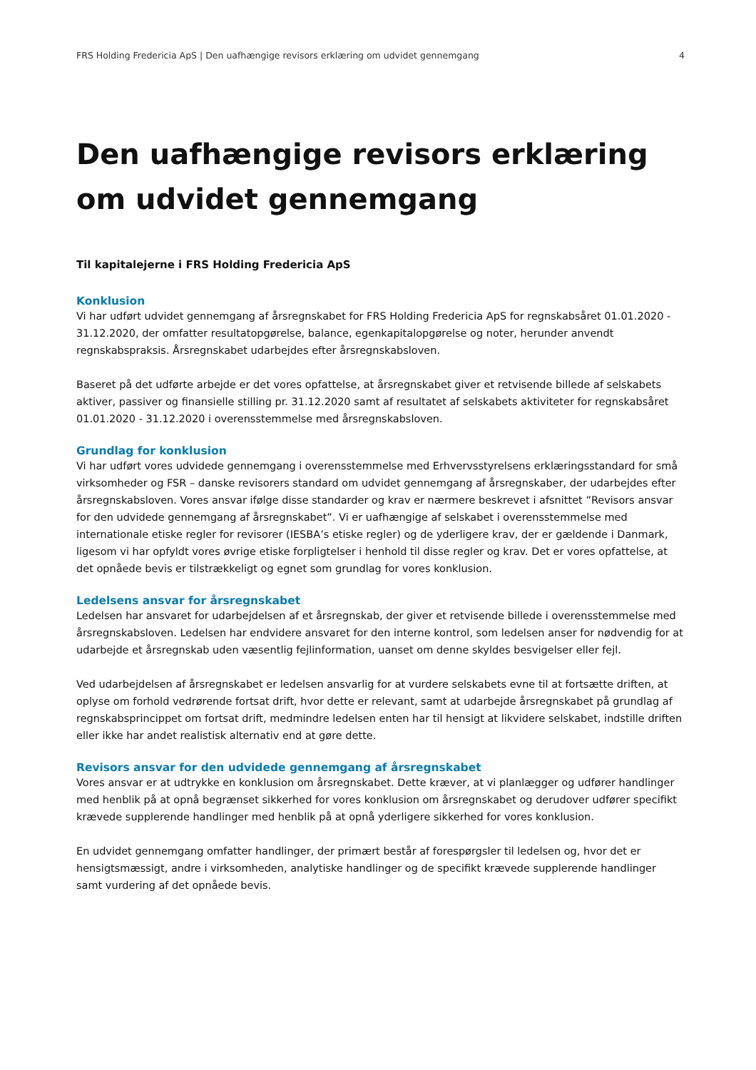FRS Holding Fredericia ApS | Den uafhængige revisors erklæring om udvidet gennemgang 4
Den uafhængige revisors erklæring om udvidet gennemgang
Til kapitalejerne i FRS Holding Fredericia ApS
Konklusion
Vi har udført udvidet gennemgang af årsregnskabet for FRS Holding Fredericia ApS for regnskabsåret 01.01.2020 - 31.12.2020, der omfatter resultatopgørelse, balance, egenkapitalopgørelse og noter, herunder anvendt regnskabspraksis. Årsregnskabet udarbejdes efter årsregnskabsloven.
Baseret på det udførte arbejde er det vores opfattelse, at årsregnskabet giver et retvisende billede af selskabets aktiver, passiver og finansielle stilling pr. 31.12.2020 samt af resultatet af selskabets aktiviteter for regnskabsåret 01.01.2020 - 31.12.2020 i overensstemmelse med årsregnskabsloven.
Grundlag for konklusion
Vi har udført vores udvidede gennemgang i overensstemmelse med Erhvervsstyrelsens erklæringsstandard for små virksomheder og FSR – danske revisorers standard om udvidet gennemgang af årsregnskaber, der udarbejdes efter årsregnskabsloven. Vores ansvar ifølge disse standarder og krav er nærmere beskrevet i afsnittet ”Revisors ansvar for den udvidede gennemgang af årsregnskabet”. Vi er uafhængige af selskabet i overensstemmelse med internationale etiske regler for revisorer (IESBA’s etiske regler) og de yderligere krav, der er gældende i Danmark, ligesom vi har opfyldt vores øvrige etiske forpligtelser i henhold til disse regler og krav. Det er vores opfattelse, at det opnåede bevis er tilstrækkeligt og egnet som grundlag for vores konklusion.
Ledelsens ansvar for årsregnskabet
Ledelsen har ansvaret for udarbejdelsen af et årsregnskab, der giver et retvisende billede i overensstemmelse med årsregnskabsloven. Ledelsen har endvidere ansvaret for den interne kontrol, som ledelsen anser for nødvendig for at udarbejde et årsregnskab uden væsentlig fejlinformation, uanset om denne skyldes besvigelser eller fejl.
Ved udarbejdelsen af årsregnskabet er ledelsen ansvarlig for at vurdere selskabets evne til at fortsætte driften, at oplyse om forhold vedrørende fortsat drift, hvor dette er relevant, samt at udarbejde årsregnskabet på grundlag af regnskabsprincippet om fortsat drift, medmindre ledelsen enten har til hensigt at likvidere selskabet, indstille driften eller ikke har andet realistisk alternativ end at gøre dette.
Revisors ansvar for den udvidede gennemgang af årsregnskabet
Vores ansvar er at udtrykke en konklusion om årsregnskabet. Dette kræver, at vi planlægger og udfører handlinger med henblik på at opnå begrænset sikkerhed for vores konklusion om årsregnskabet og derudover udfører specifikt krævede supplerende handlinger med henblik på at opnå yderligere sikkerhed for vores konklusion.
En udvidet gennemgang omfatter handlinger, der primært består af forespørgsler til ledelsen og, hvor det er hensigtsmæssigt, andre i virksomheden, analytiske handlinger og de specifikt krævede supplerende handlinger samt vurdering af det opnåede bevis.